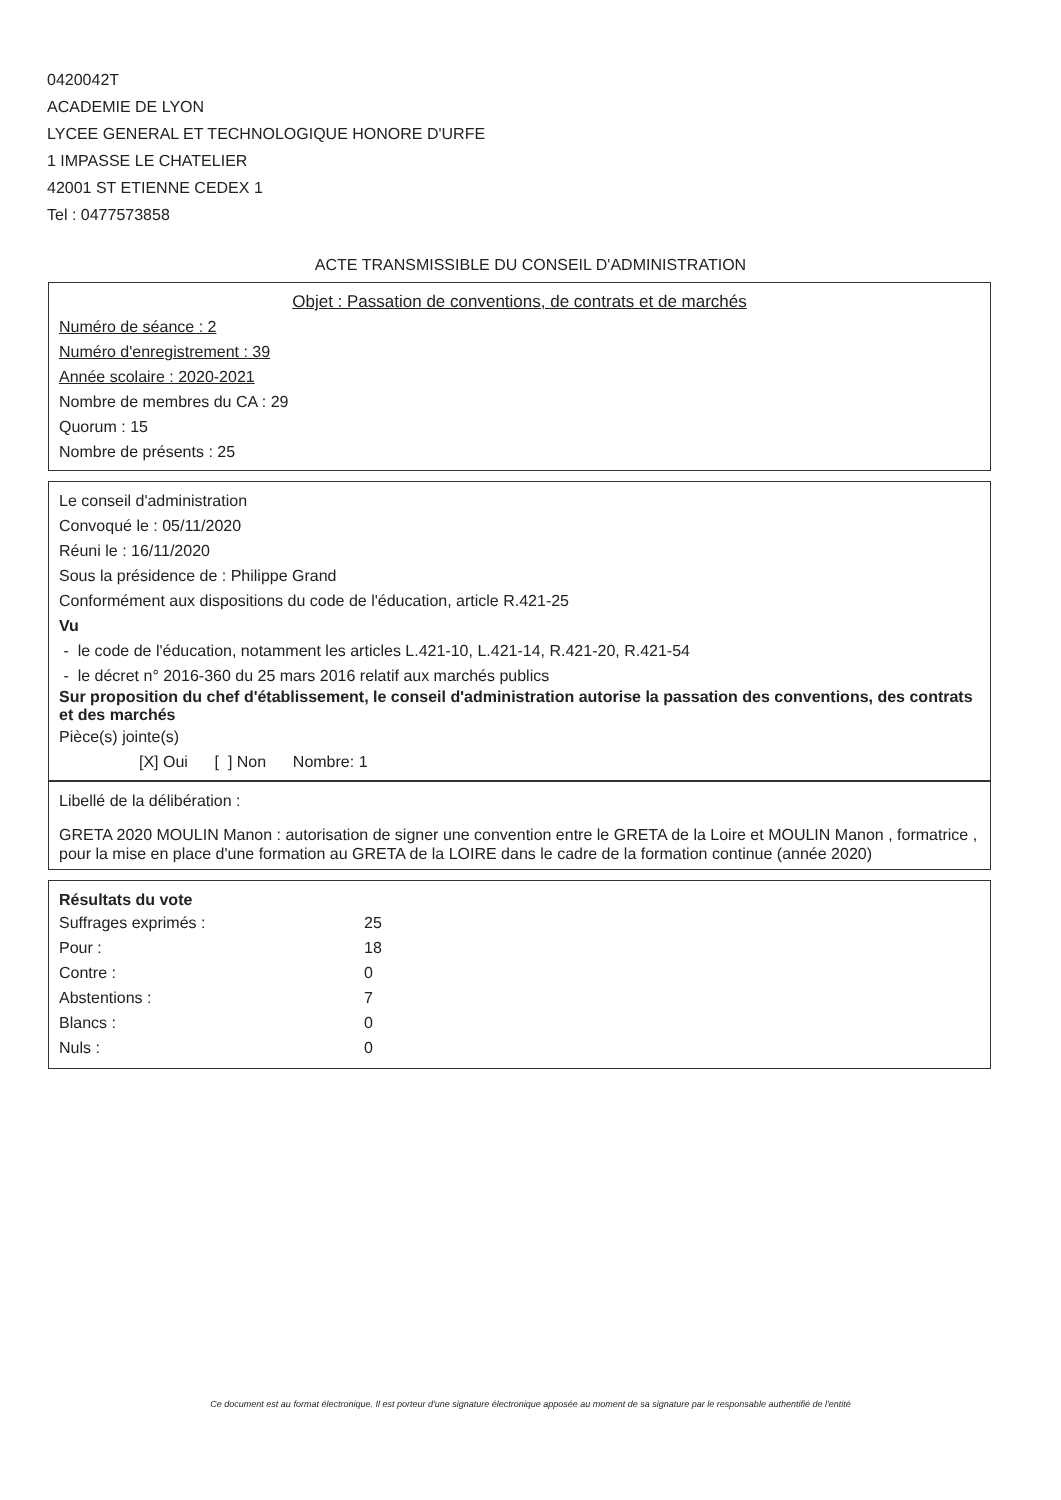0420042T
ACADEMIE DE LYON
LYCEE GENERAL ET TECHNOLOGIQUE HONORE D'URFE
1 IMPASSE LE CHATELIER
42001 ST ETIENNE CEDEX 1
Tel : 0477573858
ACTE TRANSMISSIBLE DU CONSEIL D'ADMINISTRATION
Objet : Passation de conventions, de contrats et de marchés
Numéro de séance : 2
Numéro d'enregistrement : 39
Année scolaire : 2020-2021
Nombre de membres du CA : 29
Quorum : 15
Nombre de présents : 25
Le conseil d'administration
Convoqué le : 05/11/2020
Réuni le : 16/11/2020
Sous la présidence de : Philippe Grand
Conformément aux dispositions du code de l'éducation, article R.421-25
Vu
- le code de l'éducation, notamment les articles L.421-10, L.421-14, R.421-20, R.421-54
- le décret n° 2016-360 du 25 mars 2016 relatif aux marchés publics
Sur proposition du chef d'établissement, le conseil d'administration autorise la passation des conventions, des contrats et des marchés
Pièce(s) jointe(s)
[X] Oui [ ] Non Nombre: 1
Libellé de la délibération :
GRETA 2020 MOULIN Manon : autorisation de signer une convention entre le GRETA de la Loire et MOULIN Manon , formatrice , pour la mise en place d'une formation au GRETA de la LOIRE dans le cadre de la formation continue (année 2020)
Résultats du vote
| Suffrages exprimés : | 25 |
| Pour : | 18 |
| Contre : | 0 |
| Abstentions : | 7 |
| Blancs : | 0 |
| Nuls : | 0 |
Ce document est au format électronique. Il est porteur d'une signature électronique apposée au moment de sa signature par le responsable authentifié de l'entité